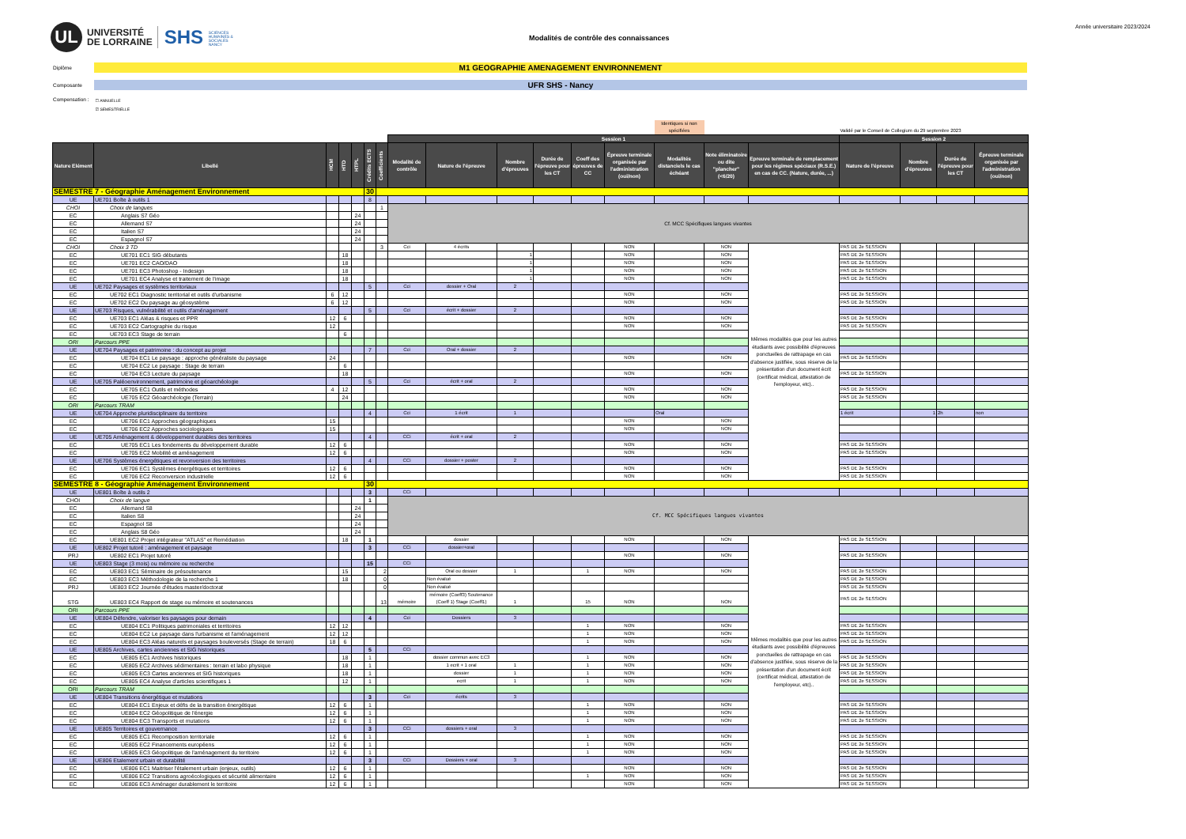UL
UNIVERSITÉ
DE LORRAINE
SHS SCIENCES
HUMAINES &
SOCIALES
NANCY
Modalités de contrôle des connaissances
Année universitaire 2023/2024
Diplôme
M1 GEOGRAPHIE AMENAGEMENT ENVIRONNEMENT
Composante
UFR SHS - Nancy
Compensation :
☐ ANNUELLE
☑ SEMESTRIELLE
| | | | | | | | | | | | | | Identiques si non spécifiées | | | Validé par le Conseil de Collegium du 29 septembre 2023 | | | |
| | | | | | | | Session 1 | | | | | | | | | Session 2 | | | |
| Nature Elément | Libellé | HCM | HTD | HTPL | Crédits ECTS | Coefficients | Modalité de contrôle | Nature de l'épreuve | Nombre d'épreuves | Durée de l'épreuve pour les CT | Coeff des épreuves de CC | Épreuve terminale organisée par l'administration (oui/non) | Modalités distanciels le cas échéant | Note éliminatoire ou dite "plancher" (<6/20) | Epreuve terminale de remplacement pour les régimes spéciaux (R.S.E.) en cas de CC. (Nature, durée, ...) | Nature de l'épreuve | Nombre d'épreuves | Durée de l'épreuve pour les CT | Épreuve terminale organisée par l'administration (oui/non) |
| SEMESTRE 7 - Géographie Aménagement Environnement | | | | | 30 | | | | | | | | | | | | | | |
| UE | UE701 Boîte à outils 1 | | | | 8 | | | | | | | | | | | | | | |
| CHOI | Choix de langues | | | | | 1 | Cf. MCC Spécifiques langues vivantes | | | | | | | | | | | | |
| EC | Anglais S7 Géo | | | 24 | | | | | | | | | | | | | | | |
| EC | Allemand S7 | | | 24 | | | | | | | | | | | | | | | |
| EC | Italien S7 | | | 24 | | | | | | | | | | | | | | | |
| EC | Espagnol S7 | | | 24 | | | | | | | | | | | | | | | |
| CHOI | Choix 3 TD | | | | | 3 | Cci | 4 écrits | | | | NON | | NON | Mêmes modalités que pour les autres étudiants avec possibilité d'épreuves ponctuelles de rattrapage en cas d'absence justifiée, sous réserve de la présentation d'un document écrit (certificat médical, attestation de l'employeur, etc).. | PAS DE 2e SESSION | | | |
| EC | UE701 EC1 SIG débutants | | 18 | | | | | | 1 | | | NON | | NON | | PAS DE 2e SESSION | | | |
| EC | UE701 EC2 CAO/DAO | | 18 | | | | | | 1 | | | NON | | NON | | PAS DE 2e SESSION | | | |
| EC | UE701 EC3 Photoshop - Indesign | | 18 | | | | | | 1 | | | NON | | NON | | PAS DE 2e SESSION | | | |
| EC | UE701 EC4 Analyse et traitement de l'image | | 18 | | | | | | 1 | | | NON | | NON | | PAS DE 2e SESSION | | | |
| UE | UE702 Paysages et systèmes territoriaux | | | | 5 | | Cci | dossier + Oral | 2 | | | | | | | | | | |
| EC | UE702 EC1 Diagnostic territorial et outils d'urbanisme | 6 | 12 | | | | | | | | | NON | | NON | | PAS DE 2e SESSION | | | |
| EC | UE702 EC2 Du paysage au géosystème | 6 | 12 | | | | | | | | | NON | | NON | | PAS DE 2e SESSION | | | |
| UE | UE703 Risques, vulnérabilité et outils d'aménagement | | | | 5 | | Cci | écrit + dossier | 2 | | | | | | | | | | |
| EC | UE703 EC1 Aléas & risques et PPR | 12 | 6 | | | | | | | | | NON | | NON | | PAS DE 2e SESSION | | | |
| EC | UE703 EC2 Cartographie du risque | 12 | | | | | | | | | | NON | | NON | | PAS DE 2e SESSION | | | |
| EC | UE703 EC3 Stage de terrain | | 6 | | | | | | | | | | | | | | | | |
| ORI | Parcours PPE | | | | | | | | | | | | | | | | | | |
| UE | UE704 Paysages et patrimoine : du concept au projet | | | | 7 | | Cci | Oral + dossier | 2 | | | | | | | | | | |
| EC | UE704 EC1 Le paysage : approche généraliste du paysage | 24 | | | | | | | | | | NON | | NON | | PAS DE 2e SESSION | | | |
| EC | UE704 EC2 Le paysage : Stage de terrain | | 6 | | | | | | | | | | | | | | | | |
| EC | UE704 EC3 Lecture du paysage | | 18 | | | | | | | | | NON | | NON | | PAS DE 2e SESSION | | | |
| UE | UE705 Paléoenvironnement, patrimoine et géoarchéologie | | | | 5 | | Cci | écrit + oral | 2 | | | | | | | | | | |
| EC | UE705 EC1 Outils et méthodes | 4 | 12 | | | | | | | | | NON | | NON | | PAS DE 2e SESSION | | | |
| EC | UE705 EC2 Géoarchéologie (Terrain) | | 24 | | | | | | | | | NON | | NON | | PAS DE 2e SESSION | | | |
| ORI | Parcours TRAM | | | | | | | | | | | | | | | | | | |
| UE | UE704 Approche pluridisciplinaire du territoire | | | | 4 | | Cci | 1 écrit | 1 | | | | Oral | | | 1 écrit | 1 | 2h | non |
| EC | UE706 EC1 Approches géographiques | 15 | | | | | | | | | | NON | | NON | | | | | |
| EC | UE706 EC2 Approches sociologiques | 15 | | | | | | | | | | NON | | NON | | | | | |
| UE | UE705 Aménagement & développement durables des territoires | | | | 4 | | CCi | écrit + oral | 2 | | | | | | | | | | |
| EC | UE705 EC1 Les fondements du développement durable | 12 | 6 | | | | | | | | | NON | | NON | | PAS DE 2e SESSION | | | |
| EC | UE705 EC2 Mobilité et aménagement | 12 | 6 | | | | | | | | | NON | | NON | | PAS DE 2e SESSION | | | |
| UE | UE706 Systèmes énergétiques et revonversion des territoires | | | | 4 | | CCi | dossier + poster | 2 | | | | | | | | | | |
| EC | UE706 EC1 Systèmes énergétiques et territoires | 12 | 6 | | | | | | | | | NON | | NON | | PAS DE 2e SESSION | | | |
| EC | UE706 EC2 Reconversion industrielle | 12 | 6 | | | | | | | | | NON | | NON | | PAS DE 2e SESSION | | | |
| SEMESTRE 8 - Géographie Aménagement Environnement | | | | | 30 | | | | | | | | | | | | | | |
| UE | UE801 Boîte à outils 2 | | | | 3 | | CCi | | | | | | | | | | | | |
| CHOI | Choix de langue | | | | 1 | | Cf. MCC Spécifiques langues vivantes | | | | | | | | | | | | |
| EC | Allemand S8 | | | 24 | | | | | | | | | | | | | | | |
| EC | Italien S8 | | | 24 | | | | | | | | | | | | | | | |
| EC | Espagnol S8 | | | 24 | | | | | | | | | | | | | | | |
| EC | Anglais S8 Géo | | | 24 | | | | | | | | | | | | | | | |
| EC | UE801 EC2 Projet intégrateur "ATLAS" et Remédiation | | 18 | | 1 | | | dossier | | | | NON | | NON | Mêmes modalités que pour les autres étudiants avec possibilité d'épreuves ponctuelles de rattrapage en cas d'absence justifiée, sous réserve de la présentation d'un document écrit (certificat médical, attestation de l'employeur, etc).. | PAS DE 2e SESSION | | | |
| UE | UE802 Projet tutoré : aménagement et paysage | | | | 3 | | CCi | dossier+oral | | | | | | | | | | | |
| PRJ | UE802 EC1 Projet tutoré | | | | | | | | | | | NON | | NON | | PAS DE 2e SESSION | | | |
| UE | UE803 Stage (3 mois) ou mémoire ou recherche | | | | 15 | | CCi | | | | | | | | | | | | |
| EC | UE803 EC1 Séminaire de présoutenance | | 15 | | | 2 | | Oral ou dossier | 1 | | 1 | NON | | NON | | PAS DE 2e SESSION | | | |
| EC | UE803 EC3 Méthodologie de la recherche 1 | | 18 | | | 0 | | Non évalué | | | | | | | | PAS DE 2e SESSION | | | |
| PRJ | UE803 EC2 Journée d'études master/doctorat | | | | | 0 | | Non évalué | | | | | | | | PAS DE 2e SESSION | | | |
| STG | UE803 EC4 Rapport de stage ou mémoire et soutenances | | | | | 13 | mémoire | mémoire (Coeff3) Soutenance (Coeff 1) Stage (Coeff1) | 1 | | 15 | NON | | NON | | PAS DE 2e SESSION | | | |
| ORI | Parcours PPE | | | | | | | | | | | | | | | | | | |
| UE | UE804 Défendre, valoriser les paysages pour demain | | | | 4 | | Cci | Dossiers | 3 | | | | | | | | | | |
| EC | UE804 EC1 Politiques patrimoniales et territoires | 12 | 12 | | | | | | | | 1 | NON | | NON | | PAS DE 2e SESSION | | | |
| EC | UE804 EC2 Le paysage dans l'urbanisme et l'aménagement | 12 | 12 | | | | | | | | 1 | NON | | NON | | PAS DE 2e SESSION | | | |
| EC | UE804 EC3 Aléas naturels et paysages bouleversés (Stage de terrain) | 18 | 6 | | | | | | | | 1 | NON | | NON | | PAS DE 2e SESSION | | | |
| UE | UE805 Archives, cartes anciennes et SIG historiques | | | | 5 | | CCi | | | | | | | | | | | | |
| EC | UE805 EC1 Archives historiques | | 18 | | 1 | | | dossier commun avec EC3 | | | 1 | NON | | NON | | PAS DE 2e SESSION | | | |
| EC | UE805 EC2 Archives sédimentaires : terrain et labo physique | | 18 | | 1 | | | 1 ecrit + 1 oral | 1 | | 1 | NON | | NON | | PAS DE 2e SESSION | | | |
| EC | UE805 EC3 Cartes anciennes et SIG historiques | | 18 | | 1 | | | dossier | 1 | | 1 | NON | | NON | | PAS DE 2e SESSION | | | |
| EC | UE805 EC4 Analyse d'articles scientifiques 1 | | 12 | | 1 | | | ecrit | 1 | | 1 | NON | | NON | | PAS DE 2e SESSION | | | |
| ORI | Parcours TRAM | | | | | | | | | | | | | | | | | | |
| UE | UE804 Transitions énergétique et mutations | | | | 3 | | Cci | écrits | 3 | | | | | | | | | | |
| EC | UE804 EC1 Enjeux et défis de la transition énergétique | 12 | 6 | | 1 | | | | | | 1 | NON | | NON | | PAS DE 2e SESSION | | | |
| EC | UE804 EC2 Géopolitique de l'énergie | 12 | 6 | | 1 | | | | | | 1 | NON | | NON | | PAS DE 2e SESSION | | | |
| EC | UE804 EC3 Transports et mutations | 12 | 6 | | 1 | | | | | | 1 | NON | | NON | | PAS DE 2e SESSION | | | |
| UE | UE805 Territoires et gouvernance | | | | 3 | | CCi | dossiers + oral | 3 | | | | | | | | | | |
| EC | UE805 EC1 Recomposition territoriale | 12 | 6 | | 1 | | | | | | 1 | NON | | NON | | PAS DE 2e SESSION | | | |
| EC | UE805 EC2 Financements européens | 12 | 6 | | 1 | | | | | | 1 | NON | | NON | | PAS DE 2e SESSION | | | |
| EC | UE805 EC3 Géopolitique de l'aménagement du territoire | 12 | 6 | | 1 | | | | | | 1 | NON | | NON | | PAS DE 2e SESSION | | | |
| UE | UE806 Etalement urbain et durabilité | | | | 3 | | CCi | Dossiers + oral | 3 | | | | | | | | | | |
| EC | UE806 EC1 Maitriser l'étalement urbain (enjeux, outils) | 12 | 6 | | 1 | | | | | | | NON | | NON | | PAS DE 2e SESSION | | | |
| EC | UE806 EC2 Transitions agroécologiques et sécurité alimentaire | 12 | 6 | | 1 | | | | | | 1 | NON | | NON | | PAS DE 2e SESSION | | | |
| EC | UE806 EC3 Aménager durablement le territoire | 12 | 6 | | 1 | | | | | | | NON | | NON | | PAS DE 2e SESSION | | | |